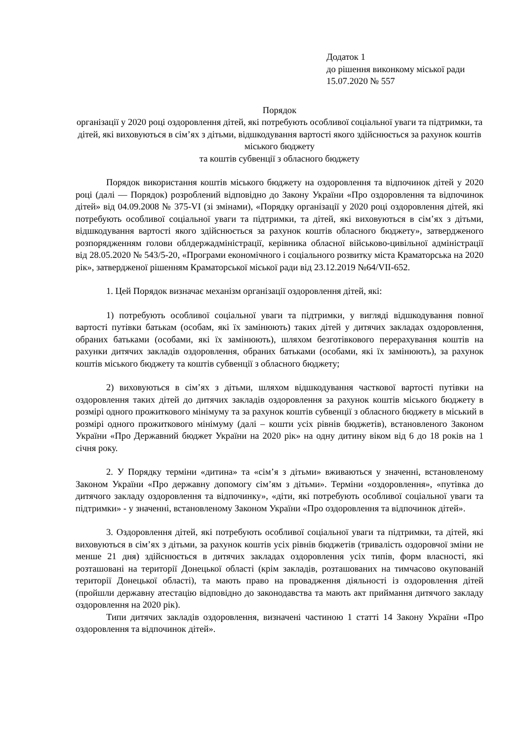Додаток 1
до рішення виконкому міської ради
15.07.2020 № 557
Порядок
організації у 2020 році оздоровлення дітей, які потребують особливої соціальної уваги та підтримки, та дітей, які виховуються в сім’ях з дітьми, відшкодування вартості якого здійснюється за рахунок коштів міського бюджету
та коштів субвенції з обласного бюджету
Порядок використання коштів міського бюджету на оздоровлення та відпочинок дітей у 2020 році (далі — Порядок) розроблений відповідно до Закону України «Про оздоровлення та відпочинок дітей» від 04.09.2008 № 375-VI (зі змінами), «Порядку організації у 2020 році оздоровлення дітей, які потребують особливої соціальної уваги та підтримки, та дітей, які виховуються в сім’ях з дітьми, відшкодування вартості якого здійснюється за рахунок коштів обласного бюджету», затвердженого розпорядженням голови облдержадміністрації, керівника обласної військово-цивільної адміністрації від 28.05.2020 № 543/5-20, «Програми економічного і соціального розвитку міста Краматорська на 2020 рік», затвердженої рішенням Краматорської міської ради від 23.12.2019 №64/VII-652.
1. Цей Порядок визначає механізм організації оздоровлення дітей, які:
1) потребують особливої соціальної уваги та підтримки, у вигляді відшкодування повної вартості путівки батькам (особам, які їх замінюють) таких дітей у дитячих закладах оздоровлення, обраних батьками (особами, які їх замінюють), шляхом безготівкового перерахування коштів на рахунки дитячих закладів оздоровлення, обраних батьками (особами, які їх замінюють), за рахунок коштів міського бюджету та коштів субвенції з обласного бюджету;
2) виховуються в сім’ях з дітьми, шляхом відшкодування часткової вартості путівки на оздоровлення таких дітей до дитячих закладів оздоровлення за рахунок коштів міського бюджету в розмірі одного прожиткового мінімуму та за рахунок коштів субвенції з обласного бюджету в міський в розмірі одного прожиткового мінімуму (далі – кошти усіх рівнів бюджетів), встановленого Законом України «Про Державний бюджет України на 2020 рік» на одну дитину віком від 6 до 18 років на 1 січня року.
2. У Порядку терміни «дитина» та «сім’я з дітьми» вживаються у значенні, встановленому Законом України «Про державну допомогу сім’ям з дітьми». Терміни «оздоровлення», «путівка до дитячого закладу оздоровлення та відпочинку», «діти, які потребують особливої соціальної уваги та підтримки» - у значенні, встановленому Законом України «Про оздоровлення та відпочинок дітей».
3. Оздоровлення дітей, які потребують особливої соціальної уваги та підтримки, та дітей, які виховуються в сім’ях з дітьми, за рахунок коштів усіх рівнів бюджетів (тривалість оздоровчої зміни не менше 21 дня) здійснюється в дитячих закладах оздоровлення усіх типів, форм власності, які розташовані на території Донецької області (крім закладів, розташованих на тимчасово окупованій території Донецької області), та мають право на провадження діяльності із оздоровлення дітей (пройшли державну атестацію відповідно до законодавства та мають акт приймання дитячого закладу оздоровлення на 2020 рік).
Типи дитячих закладів оздоровлення, визначені частиною 1 статті 14 Закону України «Про оздоровлення та відпочинок дітей».